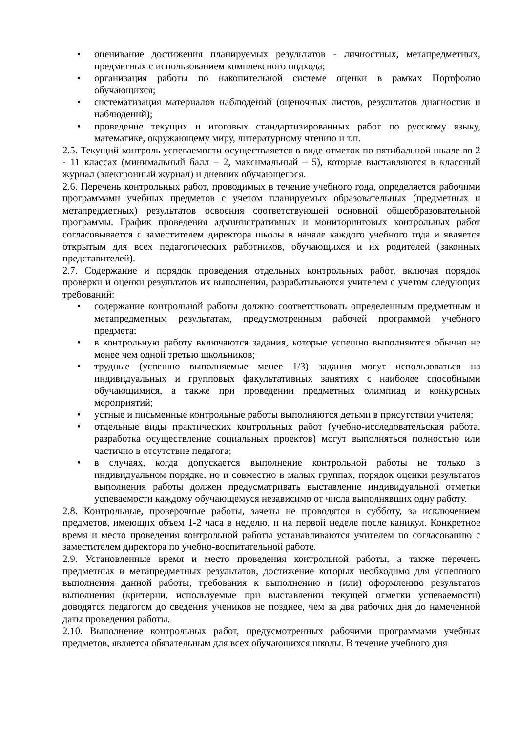• оценивание достижения планируемых результатов - личностных, метапредметных, предметных с использованием комплексного подхода;
• организация работы по накопительной системе оценки в рамках Портфолио обучающихся;
• систематизация материалов наблюдений (оценочных листов, результатов диагностик и наблюдений);
• проведение текущих и итоговых стандартизированных работ по русскому языку, математике, окружающему миру, литературному чтению и т.п.
2.5. Текущий контроль успеваемости осуществляется в виде отметок по пятибальной шкале во 2 - 11 классах (минимальный балл – 2, максимальный – 5), которые выставляются в классный журнал (электронный журнал) и дневник обучающегося.
2.6. Перечень контрольных работ, проводимых в течение учебного года, определяется рабочими программами учебных предметов с учетом планируемых образовательных (предметных и метапредметных) результатов освоения соответствующей основной общеобразовательной программы. График проведения административных и мониторинговых контрольных работ согласовывается с заместителем директора школы в начале каждого учебного года и является открытым для всех педагогических работников, обучающихся и их родителей (законных представителей).
2.7. Содержание и порядок проведения отдельных контрольных работ, включая порядок проверки и оценки результатов их выполнения, разрабатываются учителем с учетом следующих требований:
• содержание контрольной работы должно соответствовать определенным предметным и метапредметным результатам, предусмотренным рабочей программой учебного предмета;
• в контрольную работу включаются задания, которые успешно выполняются обычно не менее чем одной третью школьников;
• трудные (успешно выполняемые менее 1/3) задания могут использоваться на индивидуальных и групповых факультативных занятиях с наиболее способными обучающимися, а также при проведении предметных олимпиад и конкурсных мероприятий;
• устные и письменные контрольные работы выполняются детьми в присутствии учителя;
• отдельные виды практических контрольных работ (учебно-исследовательская работа, разработка осуществление социальных проектов) могут выполняться полностью или частично в отсутствие педагога;
• в случаях, когда допускается выполнение контрольной работы не только в индивидуальном порядке, но и совместно в малых группах, порядок оценки результатов выполнения работы должен предусматривать выставление индивидуальной отметки успеваемости каждому обучающемуся независимо от числа выполнявших одну работу.
2.8. Контрольные, проверочные работы, зачеты не проводятся в субботу, за исключением предметов, имеющих объем 1-2 часа в неделю, и на первой неделе после каникул. Конкретное время и место проведения контрольной работы устанавливаются учителем по согласованию с заместителем директора по учебно-воспитательной работе.
2.9. Установленные время и место проведения контрольной работы, а также перечень предметных и метапредметных результатов, достижение которых необходимо для успешного выполнения данной работы, требования к выполнению и (или) оформлению результатов выполнения (критерии, используемые при выставлении текущей отметки успеваемости) доводятся педагогом до сведения учеников не позднее, чем за два рабочих дня до намеченной даты проведения работы.
2.10. Выполнение контрольных работ, предусмотренных рабочими программами учебных предметов, является обязательным для всех обучающихся школы. В течение учебного дня